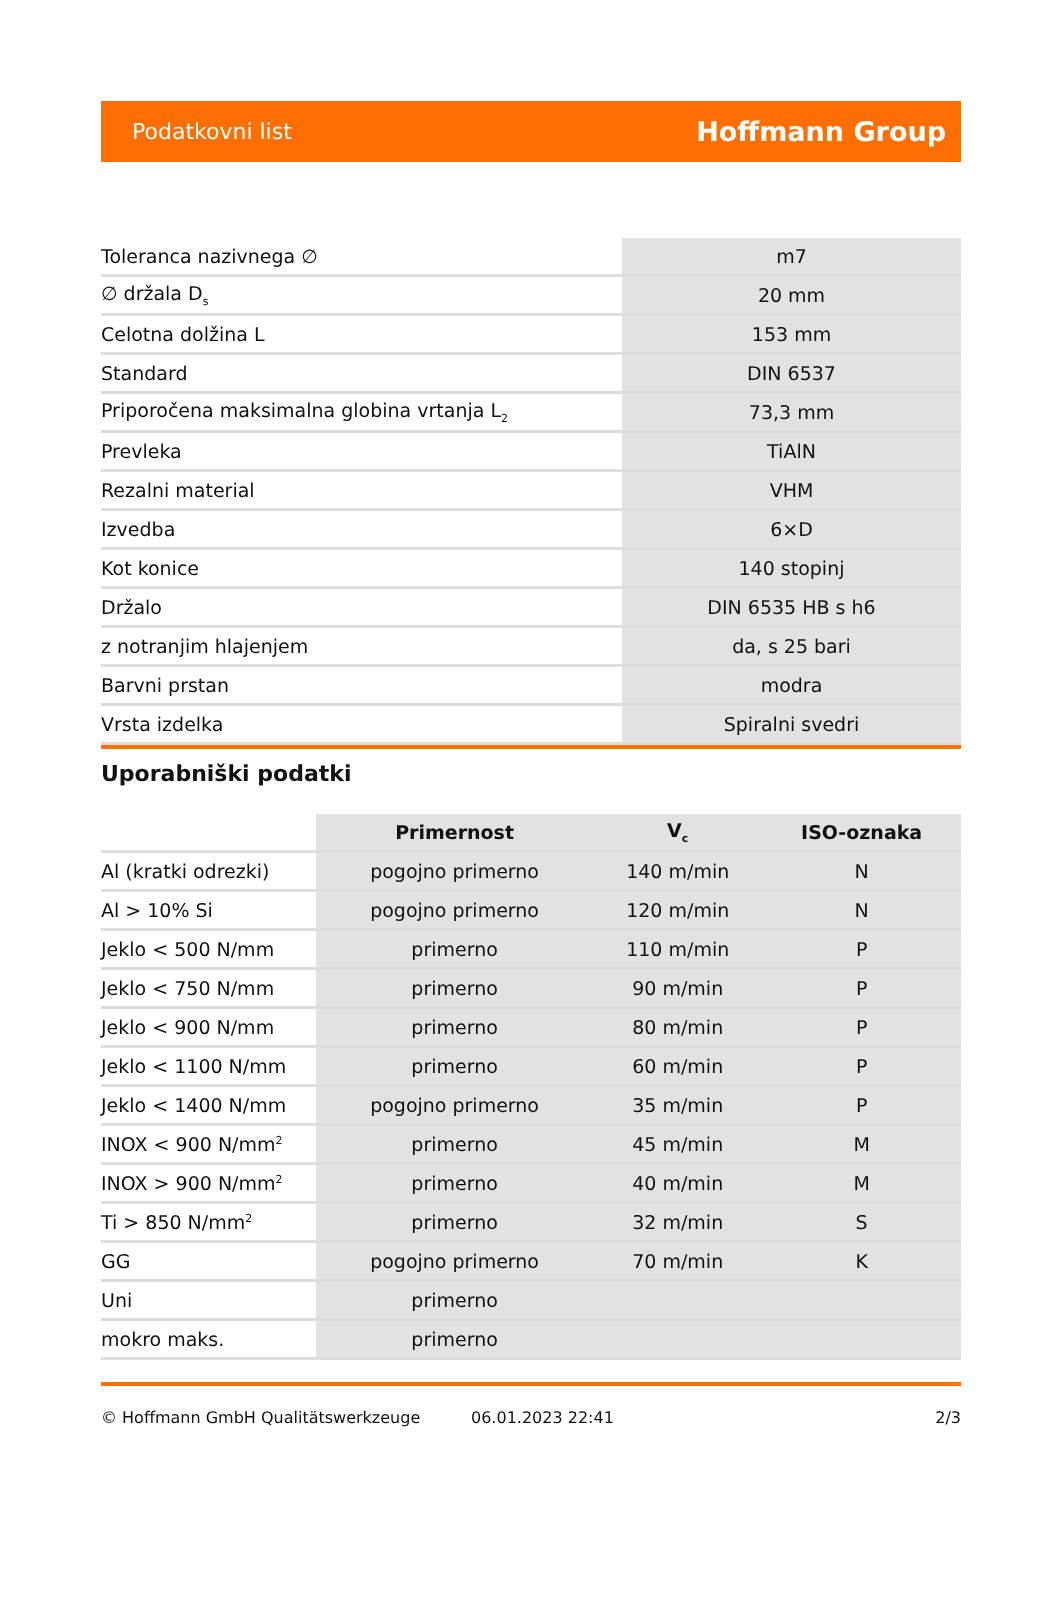Podatkovni list Hoffmann Group
| Toleranca nazivnega ∅ | m7 |
| ∅ držala D<sub>s</sub> | 20 mm |
| Celotna dolžina L | 153 mm |
| Standard | DIN 6537 |
| Priporočena maksimalna globina vrtanja L<sub>2</sub> | 73,3 mm |
| Prevleka | TiAlN |
| Rezalni material | VHM |
| Izvedba | 6×D |
| Kot konice | 140 stopinj |
| Držalo | DIN 6535 HB s h6 |
| z notranjim hlajenjem | da, s 25 bari |
| Barvni prstan | modra |
| Vrsta izdelka | Spiralni svedri |
Uporabniški podatki
| | Primernost | V<sub>c</sub> | ISO-oznaka |
| --- | --- | --- | --- |
| Al (kratki odrezki) | pogojno primerno | 140 m/min | N |
| Al > 10% Si | pogojno primerno | 120 m/min | N |
| Jeklo < 500 N/mm | primerno | 110 m/min | P |
| Jeklo < 750 N/mm | primerno | 90 m/min | P |
| Jeklo < 900 N/mm | primerno | 80 m/min | P |
| Jeklo < 1100 N/mm | primerno | 60 m/min | P |
| Jeklo < 1400 N/mm | pogojno primerno | 35 m/min | P |
| INOX < 900 N/mm<sup>2</sup> | primerno | 45 m/min | M |
| INOX > 900 N/mm<sup>2</sup> | primerno | 40 m/min | M |
| Ti > 850 N/mm<sup>2</sup> | primerno | 32 m/min | S |
| GG | pogojno primerno | 70 m/min | K |
| Uni | primerno | | |
| mokro maks. | primerno | | |
© Hoffmann GmbH Qualitätswerkzeuge 06.01.2023 22:41 2/3